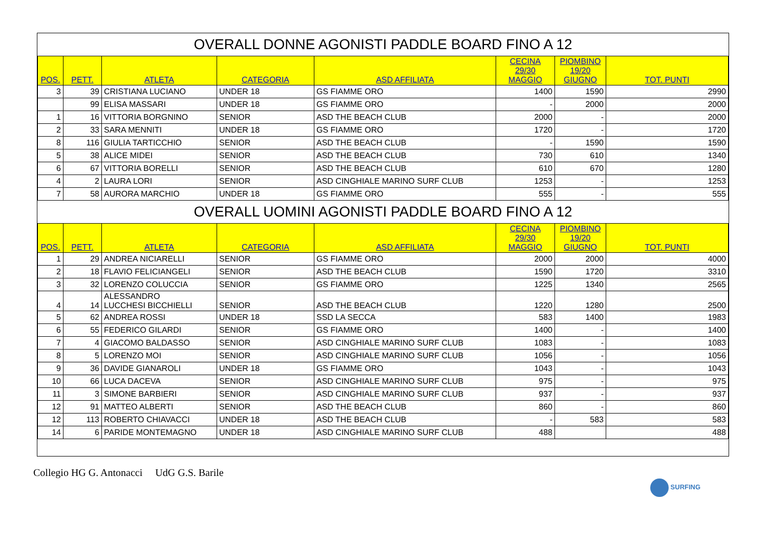| OVERALL DONNE AGONISTI PADDLE BOARD FINO A 12 | | | | | | | |
| POS. | PETT. | ATLETA | CATEGORIA | ASD AFFILIATA | CECINA 29/30 MAGGIO | PIOMBINO 19/20 GIUGNO | TOT. PUNTI |
| 3 | 39 | CRISTIANA LUCIANO | UNDER 18 | GS FIAMME ORO | 1400 | 1590 | 2990 |
| | 99 | ELISA MASSARI | UNDER 18 | GS FIAMME ORO | - | 2000 | 2000 |
| 1 | 16 | VITTORIA BORGNINO | SENIOR | ASD THE BEACH CLUB | 2000 | - | 2000 |
| 2 | 33 | SARA MENNITI | UNDER 18 | GS FIAMME ORO | 1720 | - | 1720 |
| 8 | 116 | GIULIA TARTICCHIO | SENIOR | ASD THE BEACH CLUB | - | 1590 | 1590 |
| 5 | 38 | ALICE MIDEI | SENIOR | ASD THE BEACH CLUB | 730 | 610 | 1340 |
| 6 | 67 | VITTORIA BORELLI | SENIOR | ASD THE BEACH CLUB | 610 | 670 | 1280 |
| 4 | 2 | LAURA LORI | SENIOR | ASD CINGHIALE MARINO SURF CLUB | 1253 | - | 1253 |
| 7 | 58 | AURORA MARCHIO | UNDER 18 | GS FIAMME ORO | 555 | - | 555 |
| OVERALL UOMINI AGONISTI PADDLE BOARD FINO A 12 | | | | | | | |
| POS. | PETT. | ATLETA | CATEGORIA | ASD AFFILIATA | CECINA 29/30 MAGGIO | PIOMBINO 19/20 GIUGNO | TOT. PUNTI |
| 1 | 29 | ANDREA NICIARELLI | SENIOR | GS FIAMME ORO | 2000 | 2000 | 4000 |
| 2 | 18 | FLAVIO FELICIANGELI | SENIOR | ASD THE BEACH CLUB | 1590 | 1720 | 3310 |
| 3 | 32 | LORENZO COLUCCIA | SENIOR | GS FIAMME ORO | 1225 | 1340 | 2565 |
| 4 | 14 | ALESSANDRO LUCCHESI BICCHIELLI | SENIOR | ASD THE BEACH CLUB | 1220 | 1280 | 2500 |
| 5 | 62 | ANDREA ROSSI | UNDER 18 | SSD LA SECCA | 583 | 1400 | 1983 |
| 6 | 55 | FEDERICO GILARDI | SENIOR | GS FIAMME ORO | 1400 | - | 1400 |
| 7 | 4 | GIACOMO BALDASSO | SENIOR | ASD CINGHIALE MARINO SURF CLUB | 1083 | - | 1083 |
| 8 | 5 | LORENZO MOI | SENIOR | ASD CINGHIALE MARINO SURF CLUB | 1056 | - | 1056 |
| 9 | 36 | DAVIDE GIANAROLI | UNDER 18 | GS FIAMME ORO | 1043 | - | 1043 |
| 10 | 66 | LUCA DACEVA | SENIOR | ASD CINGHIALE MARINO SURF CLUB | 975 | - | 975 |
| 11 | 3 | SIMONE BARBIERI | SENIOR | ASD CINGHIALE MARINO SURF CLUB | 937 | - | 937 |
| 12 | 91 | MATTEO ALBERTI | SENIOR | ASD THE BEACH CLUB | 860 | - | 860 |
| 12 | 113 | ROBERTO CHIAVACCI | UNDER 18 | ASD THE BEACH CLUB | - | 583 | 583 |
| 14 | 6 | PARIDE MONTEMAGNO | UNDER 18 | ASD CINGHIALE MARINO SURF CLUB | 488 | | 488 |
Collegio HG G. Antonacci UdG G.S. Barile
SURFING